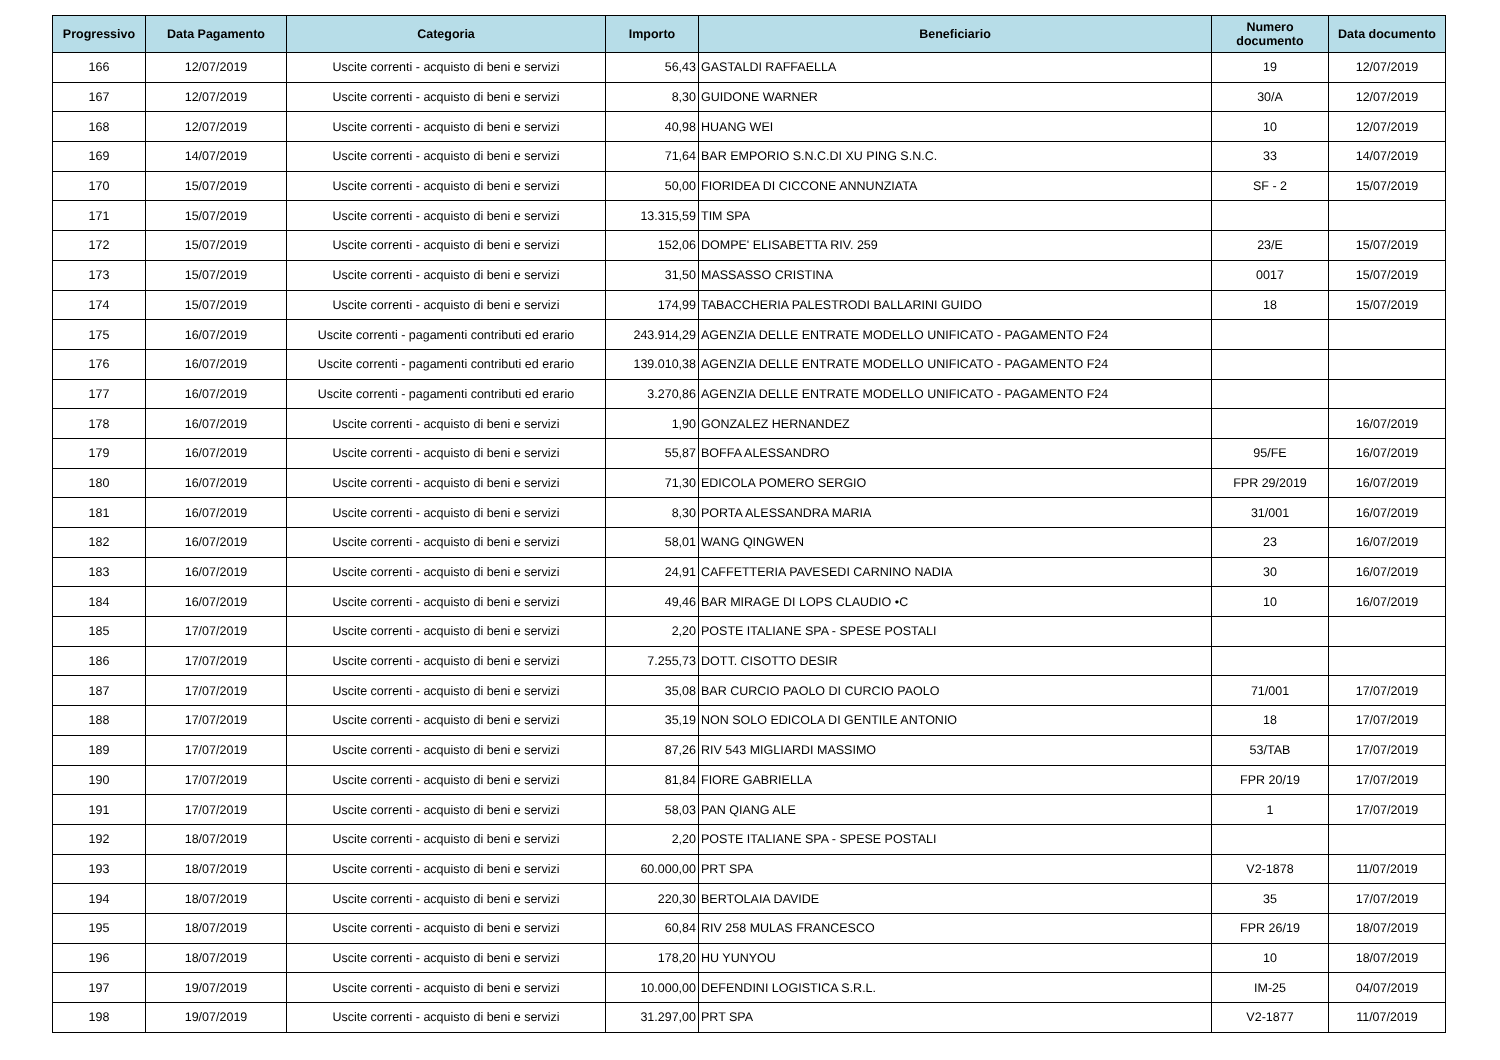| Progressivo | Data Pagamento | Categoria | Importo | Beneficiario | Numero documento | Data documento |
| --- | --- | --- | --- | --- | --- | --- |
| 166 | 12/07/2019 | Uscite correnti - acquisto di beni e servizi | 56,43 | GASTALDI RAFFAELLA | 19 | 12/07/2019 |
| 167 | 12/07/2019 | Uscite correnti - acquisto di beni e servizi | 8,30 | GUIDONE WARNER | 30/A | 12/07/2019 |
| 168 | 12/07/2019 | Uscite correnti - acquisto di beni e servizi | 40,98 | HUANG WEI | 10 | 12/07/2019 |
| 169 | 14/07/2019 | Uscite correnti - acquisto di beni e servizi | 71,64 | BAR EMPORIO S.N.C.DI XU PING S.N.C. | 33 | 14/07/2019 |
| 170 | 15/07/2019 | Uscite correnti - acquisto di beni e servizi | 50,00 | FIORIDEA DI CICCONE ANNUNZIATA | SF - 2 | 15/07/2019 |
| 171 | 15/07/2019 | Uscite correnti - acquisto di beni e servizi | 13.315,59 | TIM SPA | | |
| 172 | 15/07/2019 | Uscite correnti - acquisto di beni e servizi | 152,06 | DOMPE' ELISABETTA RIV. 259 | 23/E | 15/07/2019 |
| 173 | 15/07/2019 | Uscite correnti - acquisto di beni e servizi | 31,50 | MASSASSO CRISTINA | 0017 | 15/07/2019 |
| 174 | 15/07/2019 | Uscite correnti - acquisto di beni e servizi | 174,99 | TABACCHERIA PALESTRODI BALLARINI GUIDO | 18 | 15/07/2019 |
| 175 | 16/07/2019 | Uscite correnti - pagamenti contributi ed erario | 243.914,29 | AGENZIA DELLE ENTRATE MODELLO UNIFICATO - PAGAMENTO F24 | | |
| 176 | 16/07/2019 | Uscite correnti - pagamenti contributi ed erario | 139.010,38 | AGENZIA DELLE ENTRATE MODELLO UNIFICATO - PAGAMENTO F24 | | |
| 177 | 16/07/2019 | Uscite correnti - pagamenti contributi ed erario | 3.270,86 | AGENZIA DELLE ENTRATE MODELLO UNIFICATO - PAGAMENTO F24 | | |
| 178 | 16/07/2019 | Uscite correnti - acquisto di beni e servizi | 1,90 | GONZALEZ HERNANDEZ | | 16/07/2019 |
| 179 | 16/07/2019 | Uscite correnti - acquisto di beni e servizi | 55,87 | BOFFA ALESSANDRO | 95/FE | 16/07/2019 |
| 180 | 16/07/2019 | Uscite correnti - acquisto di beni e servizi | 71,30 | EDICOLA POMERO SERGIO | FPR 29/2019 | 16/07/2019 |
| 181 | 16/07/2019 | Uscite correnti - acquisto di beni e servizi | 8,30 | PORTA ALESSANDRA MARIA | 31/001 | 16/07/2019 |
| 182 | 16/07/2019 | Uscite correnti - acquisto di beni e servizi | 58,01 | WANG QINGWEN | 23 | 16/07/2019 |
| 183 | 16/07/2019 | Uscite correnti - acquisto di beni e servizi | 24,91 | CAFFETTERIA PAVESEDI CARNINO NADIA | 30 | 16/07/2019 |
| 184 | 16/07/2019 | Uscite correnti - acquisto di beni e servizi | 49,46 | BAR MIRAGE DI LOPS CLAUDIO •C | 10 | 16/07/2019 |
| 185 | 17/07/2019 | Uscite correnti - acquisto di beni e servizi | 2,20 | POSTE ITALIANE SPA - SPESE POSTALI | | |
| 186 | 17/07/2019 | Uscite correnti - acquisto di beni e servizi | 7.255,73 | DOTT. CISOTTO DESIR | | |
| 187 | 17/07/2019 | Uscite correnti - acquisto di beni e servizi | 35,08 | BAR CURCIO PAOLO DI CURCIO PAOLO | 71/001 | 17/07/2019 |
| 188 | 17/07/2019 | Uscite correnti - acquisto di beni e servizi | 35,19 | NON SOLO EDICOLA DI GENTILE ANTONIO | 18 | 17/07/2019 |
| 189 | 17/07/2019 | Uscite correnti - acquisto di beni e servizi | 87,26 | RIV 543 MIGLIARDI MASSIMO | 53/TAB | 17/07/2019 |
| 190 | 17/07/2019 | Uscite correnti - acquisto di beni e servizi | 81,84 | FIORE GABRIELLA | FPR 20/19 | 17/07/2019 |
| 191 | 17/07/2019 | Uscite correnti - acquisto di beni e servizi | 58,03 | PAN QIANG ALE | 1 | 17/07/2019 |
| 192 | 18/07/2019 | Uscite correnti - acquisto di beni e servizi | 2,20 | POSTE ITALIANE SPA - SPESE POSTALI | | |
| 193 | 18/07/2019 | Uscite correnti - acquisto di beni e servizi | 60.000,00 | PRT SPA | V2-1878 | 11/07/2019 |
| 194 | 18/07/2019 | Uscite correnti - acquisto di beni e servizi | 220,30 | BERTOLAIA DAVIDE | 35 | 17/07/2019 |
| 195 | 18/07/2019 | Uscite correnti - acquisto di beni e servizi | 60,84 | RIV 258 MULAS FRANCESCO | FPR 26/19 | 18/07/2019 |
| 196 | 18/07/2019 | Uscite correnti - acquisto di beni e servizi | 178,20 | HU YUNYOU | 10 | 18/07/2019 |
| 197 | 19/07/2019 | Uscite correnti - acquisto di beni e servizi | 10.000,00 | DEFENDINI LOGISTICA S.R.L. | IM-25 | 04/07/2019 |
| 198 | 19/07/2019 | Uscite correnti - acquisto di beni e servizi | 31.297,00 | PRT SPA | V2-1877 | 11/07/2019 |